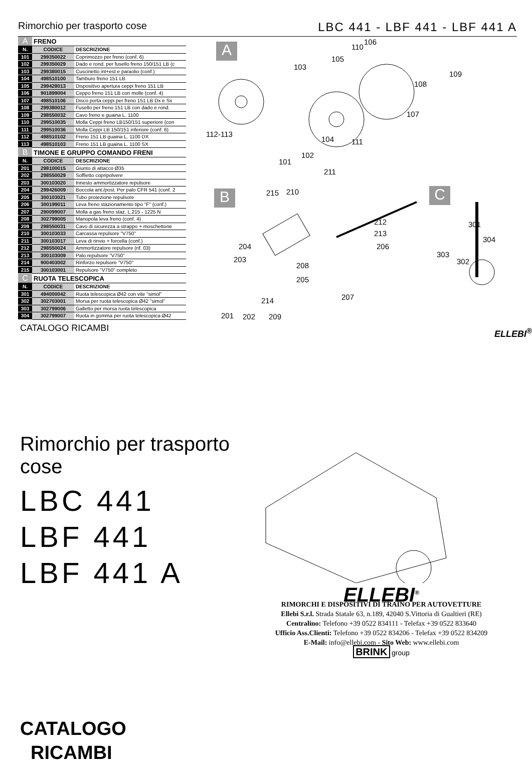Rimorchio per trasporto cose LBC 441 - LBF 441 - LBF 441 A
| A | FRENO | |
| N. | CODICE | DESCRIZIONE |
| 101 | 299350022 | Coprimozzo per freno (conf. 6) |
| 102 | 299350029 | Dado e rond. per fusello freno 150/151 LB (c |
| 103 | 299380015 | Cuscinetto int+est e paraolio (conf.) |
| 104 | 498510100 | Tamburo freno 151 LB |
| 105 | 299428013 | Dispositivo apertura ceppi freno 151 LB |
| 106 | 901899004 | Ceppo freno 151 LB con molle (conf. 4) |
| 107 | 498510106 | Disco porta ceppi per freno 151 LB Dx e Sx |
| 108 | 299380012 | Fusello per freno 151 LB con dado e rond. |
| 109 | 298550032 | Cavo freno e guaina L. 1100 |
| 110 | 299510035 | Molla Ceppi freno LB150/151 superiore (con |
| 111 | 299510036 | Molla Ceppi LB 150/151 inferiore (conf. 6) |
| 112 | 498510102 | Freno 151 LB guaina L. 1100 DX |
| 113 | 498510103 | Freno 151 LB guaina L. 1100 SX |
| B | TIMONE E GRUPPO COMANDO FRENI | |
| N. | CODICE | DESCRIZIONE |
| 201 | 298100015 | Giunto di attacco Ø35 |
| 202 | 298550029 | Soffietto copripolvere |
| 203 | 300103020 | Innesto ammortizzatore repulsore |
| 204 | 299426009 | Boccola ant./post. Per palo CFR 541 (conf. 2 |
| 205 | 300103021 | Tubo protezione repulsore |
| 206 | 300199011 | Leva freno stazionamento tipo "F" (conf.) |
| 207 | 290099007 | Molla a gas freno staz. L.215 - 1225 N |
| 208 | 302799005 | Manopola leva freno (conf. 4) |
| 209 | 298550031 | Cavo di sicurezza a strappo + moschettone |
| 210 | 300103033 | Carcassa repulsore "V750" |
| 211 | 300103017 | Leva di rinvio + forcella (conf.) |
| 212 | 298550024 | Ammortizzatore repulsore (rif. 03) |
| 213 | 300103009 | Palo repulsore "V750" |
| 214 | 900403002 | Rinforzo repulsore "V750" |
| 215 | 300103001 | Repulsore "V750" completo |
| C | RUOTA TELESCOPICA | |
| N. | CODICE | DESCRIZIONE |
| 301 | 494000042 | Ruota telescopica Ø42 con vite "simol" |
| 302 | 302703001 | Morsa per ruota telescopica Ø42 "simol" |
| 303 | 302799006 | Galletto per morsa ruota telescopica |
| 304 | 302799007 | Ruota in gomma per ruota telescopica Ø42 |
CATALOGO RICAMBI
A
B C
112-113
101
102
104
111
103
105
110
106
109
108
107
211
215
210
212
213
206
204
203
208
205
207
214
201
202
209
301
304
303
302
ELLEBI<sup>®</sup>
Rimorchio per trasporto cose
LBC 441
LBF 441
LBF 441 A
CATALOGO
RICAMBI
ELLEBI<sup>®</sup>
RIMORCHI E DISPOSITIVI DI TRAINO PER AUTOVETTURE
Ellebi S.r.l. Strada Statale 63, n.189, 42040 S.Vittoria di Gualtieri (RE)
Centralino: Telefono +39 0522 834111 - Telefax +39 0522 833640
Ufficio Ass.Clienti: Telefono +39 0522 834206 - Telefax +39 0522 834209
E-Mail: info@ellebi.com - Sito Web: www.ellebi.com
BRINK group